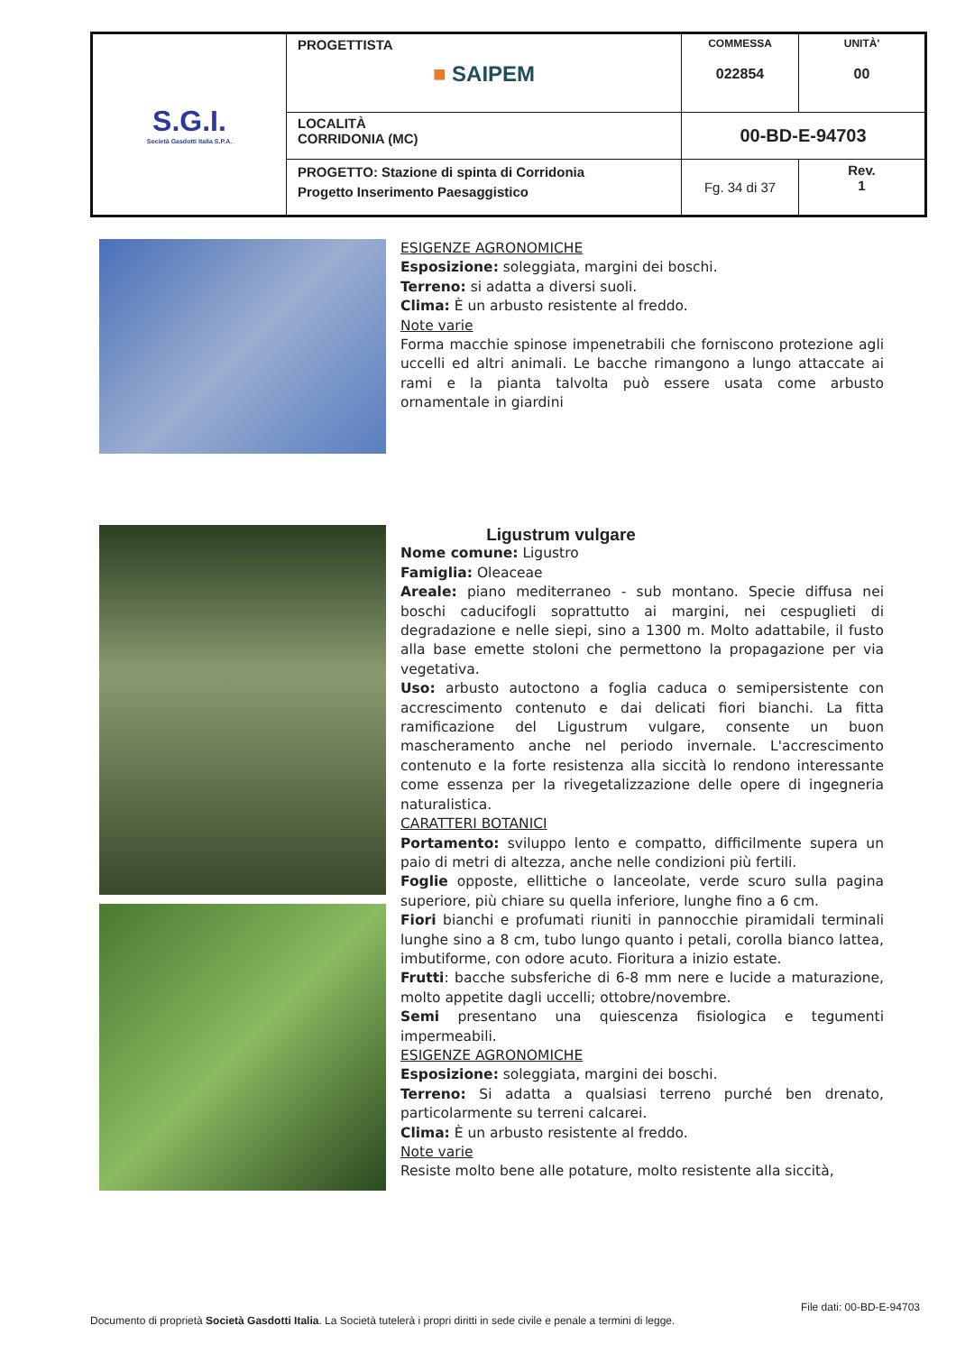| S.G.I. Società Gasdotti Italia S.P.A. | PROGETTISTA ■ SAIPEM | COMMESSA 022854 | UNITÀ' 00 |
| | LOCALITÀ CORRIDONIA (MC) | 00-BD-E-94703 | |
| | PROGETTO: Stazione di spinta di Corridonia Progetto Inserimento Paesaggistico | Fg. 34 di 37 | Rev. 1 |
ESIGENZE AGRONOMICHE
Esposizione: soleggiata, margini dei boschi.
Terreno: si adatta a diversi suoli.
Clima: È un arbusto resistente al freddo.
Note varie
Forma macchie spinose impenetrabili che forniscono protezione agli uccelli ed altri animali. Le bacche rimangono a lungo attaccate ai rami e la pianta talvolta può essere usata come arbusto ornamentale in giardini
Ligustrum vulgare
Nome comune: Ligustro
Famiglia: Oleaceae
Areale: piano mediterraneo - sub montano. Specie diffusa nei boschi caducifogli soprattutto ai margini, nei cespuglieti di degradazione e nelle siepi, sino a 1300 m. Molto adattabile, il fusto alla base emette stoloni che permettono la propagazione per via vegetativa.
Uso: arbusto autoctono a foglia caduca o semipersistente con accrescimento contenuto e dai delicati fiori bianchi. La fitta ramificazione del Ligustrum vulgare, consente un buon mascheramento anche nel periodo invernale. L'accrescimento contenuto e la forte resistenza alla siccità lo rendono interessante come essenza per la rivegetalizzazione delle opere di ingegneria naturalistica.
CARATTERI BOTANICI
Portamento: sviluppo lento e compatto, difficilmente supera un paio di metri di altezza, anche nelle condizioni più fertili.
Foglie opposte, ellittiche o lanceolate, verde scuro sulla pagina superiore, più chiare su quella inferiore, lunghe fino a 6 cm.
Fiori bianchi e profumati riuniti in pannocchie piramidali terminali lunghe sino a 8 cm, tubo lungo quanto i petali, corolla bianco lattea, imbutiforme, con odore acuto. Fioritura a inizio estate.
Frutti: bacche subsferiche di 6-8 mm nere e lucide a maturazione, molto appetite dagli uccelli; ottobre/novembre.
Semi presentano una quiescenza fisiologica e tegumenti impermeabili.
ESIGENZE AGRONOMICHE
Esposizione: soleggiata, margini dei boschi.
Terreno: Si adatta a qualsiasi terreno purché ben drenato, particolarmente su terreni calcarei.
Clima: È un arbusto resistente al freddo.
Note varie
Resiste molto bene alle potature, molto resistente alla siccità,
File dati: 00-BD-E-94703
Documento di proprietà Società Gasdotti Italia. La Società tutelerà i propri diritti in sede civile e penale a termini di legge.